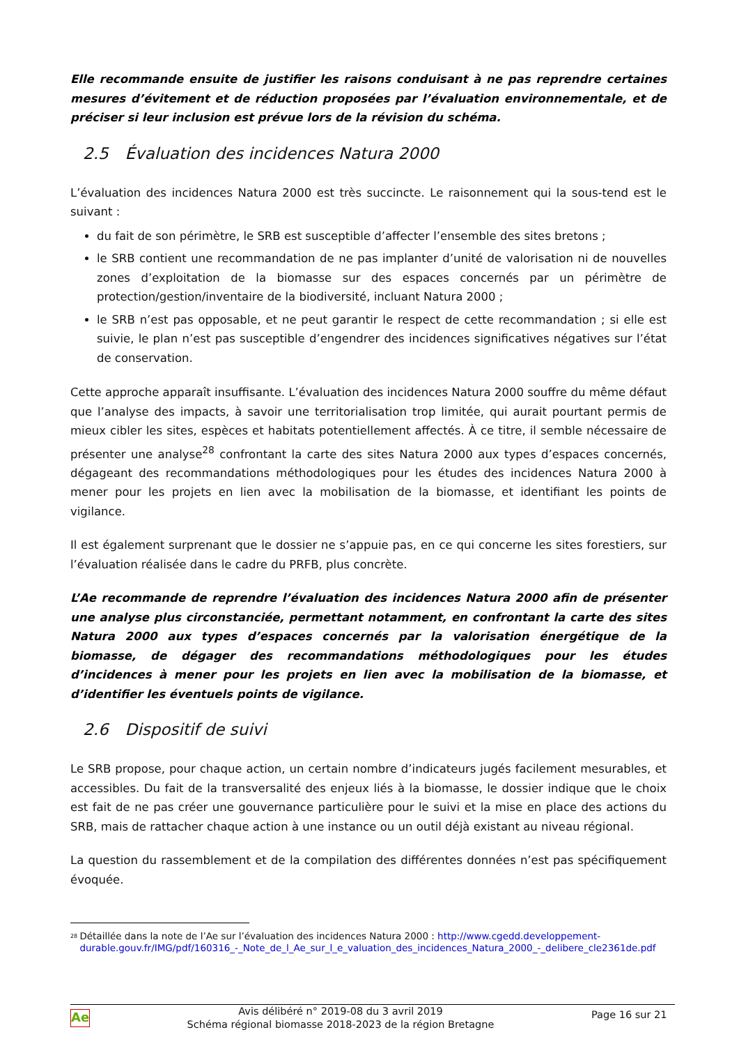Elle recommande ensuite de justifier les raisons conduisant à ne pas reprendre certaines mesures d’évitement et de réduction proposées par l’évaluation environnementale, et de préciser si leur inclusion est prévue lors de la révision du schéma.
2.5 Évaluation des incidences Natura 2000
L’évaluation des incidences Natura 2000 est très succincte. Le raisonnement qui la sous-tend est le suivant :
du fait de son périmètre, le SRB est susceptible d’affecter l’ensemble des sites bretons ;
le SRB contient une recommandation de ne pas implanter d’unité de valorisation ni de nouvelles zones d’exploitation de la biomasse sur des espaces concernés par un périmètre de protection/gestion/inventaire de la biodiversité, incluant Natura 2000 ;
le SRB n’est pas opposable, et ne peut garantir le respect de cette recommandation ; si elle est suivie, le plan n’est pas susceptible d’engendrer des incidences significatives négatives sur l’état de conservation.
Cette approche apparaît insuffisante. L’évaluation des incidences Natura 2000 souffre du même défaut que l’analyse des impacts, à savoir une territorialisation trop limitée, qui aurait pourtant permis de mieux cibler les sites, espèces et habitats potentiellement affectés. À ce titre, il semble nécessaire de présenter une analyse<sup>28</sup> confrontant la carte des sites Natura 2000 aux types d’espaces concernés, dégageant des recommandations méthodologiques pour les études des incidences Natura 2000 à mener pour les projets en lien avec la mobilisation de la biomasse, et identifiant les points de vigilance.
Il est également surprenant que le dossier ne s’appuie pas, en ce qui concerne les sites forestiers, sur l’évaluation réalisée dans le cadre du PRFB, plus concrète.
L’Ae recommande de reprendre l’évaluation des incidences Natura 2000 afin de présenter une analyse plus circonstanciée, permettant notamment, en confrontant la carte des sites Natura 2000 aux types d’espaces concernés par la valorisation énergétique de la biomasse, de dégager des recommandations méthodologiques pour les études d’incidences à mener pour les projets en lien avec la mobilisation de la biomasse, et d’identifier les éventuels points de vigilance.
2.6 Dispositif de suivi
Le SRB propose, pour chaque action, un certain nombre d’indicateurs jugés facilement mesurables, et accessibles. Du fait de la transversalité des enjeux liés à la biomasse, le dossier indique que le choix est fait de ne pas créer une gouvernance particulière pour le suivi et la mise en place des actions du SRB, mais de rattacher chaque action à une instance ou un outil déjà existant au niveau régional.
La question du rassemblement et de la compilation des différentes données n’est pas spécifiquement évoquée.
<sup>28</sup>
Détaillée dans la note de l’Ae sur l’évaluation des incidences Natura 2000 : http://www.cgedd.developpement-durable.gouv.fr/IMG/pdf/160316_-_Note_de_l_Ae_sur_l_e_valuation_des_incidences_Natura_2000_-_delibere_cle2361de.pdf
Ae
Avis délibéré n° 2019-08 du 3 avril 2019
Schéma régional biomasse 2018-2023 de la région Bretagne
Page 16 sur 21